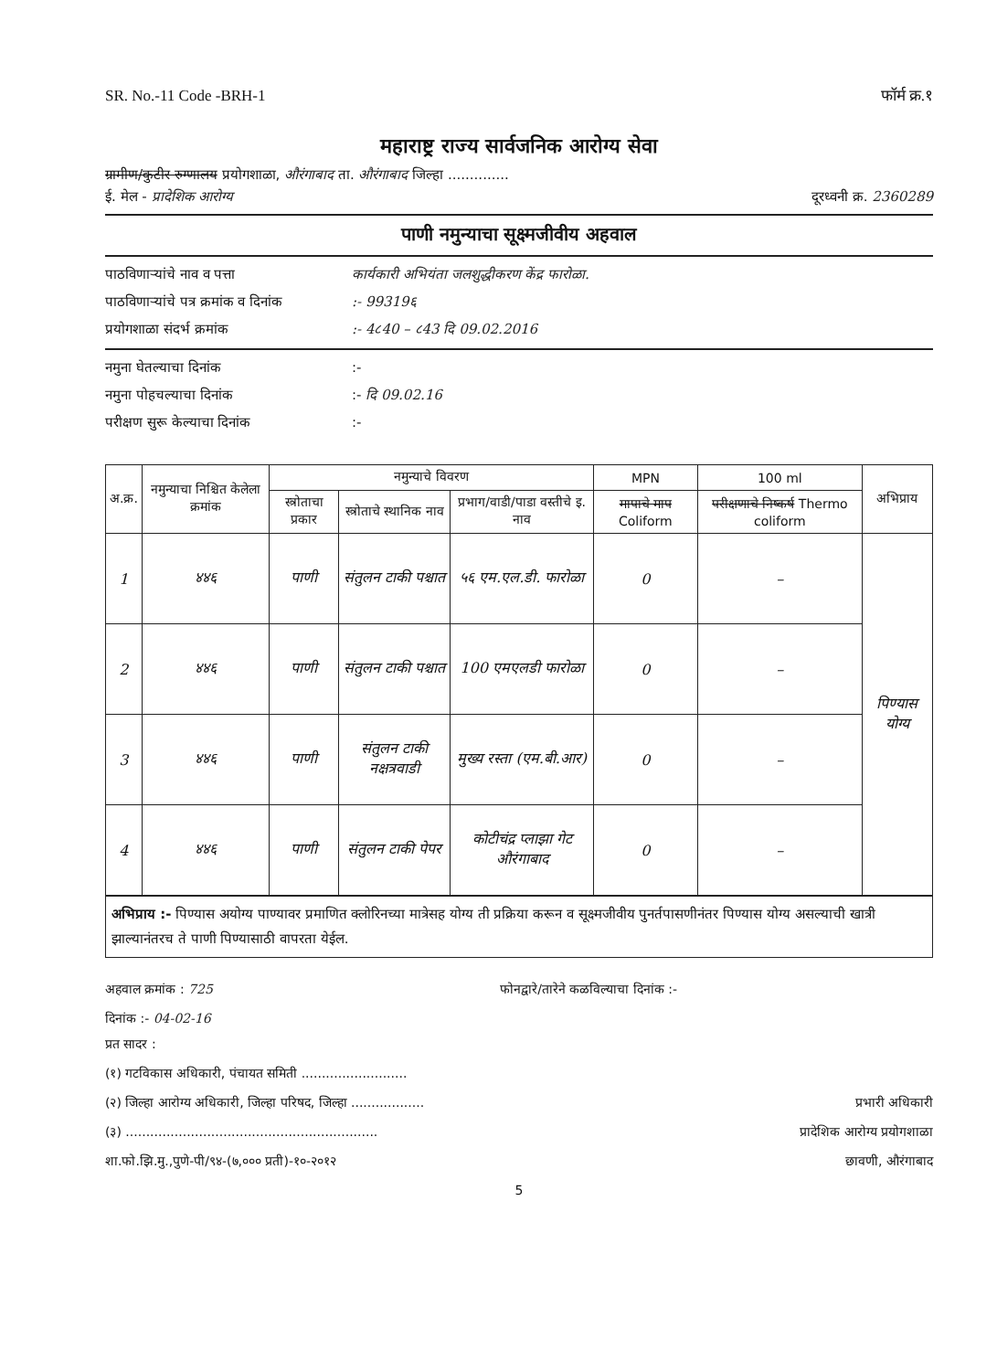SR. No.-11 Code -BRH-1 फॉर्म क्र.१
महाराष्ट्र राज्य सार्वजनिक आरोग्य सेवा
ग्रामीण/कुटीर रुग्णालय प्रयोगशाळा, औरंगाबाद ता. औरंगाबाद जिल्हा ..............
ई. मेल - प्रादेशिक आरोग्य दूरध्वनी क्र. 2360289
पाणी नमुन्याचा सूक्ष्मजीवीय अहवाल
पाठविणाऱ्यांचे नाव व पत्ता कार्यकारी अभियंता जलशुद्धीकरण केंद्र फारोळा.
पाठविणाऱ्यांचे पत्र क्रमांक व दिनांक:- 99319६
प्रयोगशाळा संदर्भ क्रमांक:- 4८40 – ८43 दि 09.02.2016
नमुना घेतल्याचा दिनांक:-
नमुना पोहचल्याचा दिनांक:- दि 09.02.16
परीक्षण सुरू केल्याचा दिनांक:-
| अ.क्र. | नमुन्याचा निश्चित केलेला क्रमांक | नमुन्याचे विवरण | | | MPN | 100 ml | अभिप्राय |
| --- | --- | --- | --- | --- | --- | --- | --- |
| | | स्त्रोताचा प्रकार | स्त्रोताचे स्थानिक नाव | प्रभाग/वाडी/पाडा वस्तीचे इ. नाव | मापाचे माप Coliform | परीक्षणाचे निष्कर्ष Thermo coliform | |
| 1 | ४४६ | पाणी | संतुलन टाकी पश्चात | ५६ एम.एल.डी. फारोळा | 0 | – | पिण्यास योग्य |
| 2 | ४४६ | पाणी | संतुलन टाकी पश्चात | 100 एमएलडी फारोळा | 0 | – | |
| 3 | ४४६ | पाणी | संतुलन टाकी नक्षत्रवाडी | मुख्य रस्ता (एम.बी.आर) | 0 | – | |
| 4 | ४४६ | पाणी | संतुलन टाकी पेपर | कोटीचंद्र प्लाझा गेट औरंगाबाद | 0 | – | |
अभिप्राय :- पिण्यास अयोग्य पाण्यावर प्रमाणित क्लोरिनच्या मात्रेसह योग्य ती प्रक्रिया करून व सूक्ष्मजीवीय पुनर्तपासणीनंतर पिण्यास योग्य असल्याची खात्री झाल्यानंतरच ते पाणी पिण्यासाठी वापरता येईल.
अहवाल क्रमांक : 725 फोनद्वारे/तारेने कळविल्याचा दिनांक :-
दिनांक :- 04-02-16
प्रत सादर :
(१) गटविकास अधिकारी, पंचायत समिती ..........................
(२) जिल्हा आरोग्य अधिकारी, जिल्हा परिषद, जिल्हा .................. प्रभारी अधिकारी
(३) .............................................................. प्रादेशिक आरोग्य प्रयोगशाळा
शा.फो.झि.मु.,पुणे-पी/९४-(७,००० प्रती)-१०-२०१२ छावणी, औरंगाबाद
5